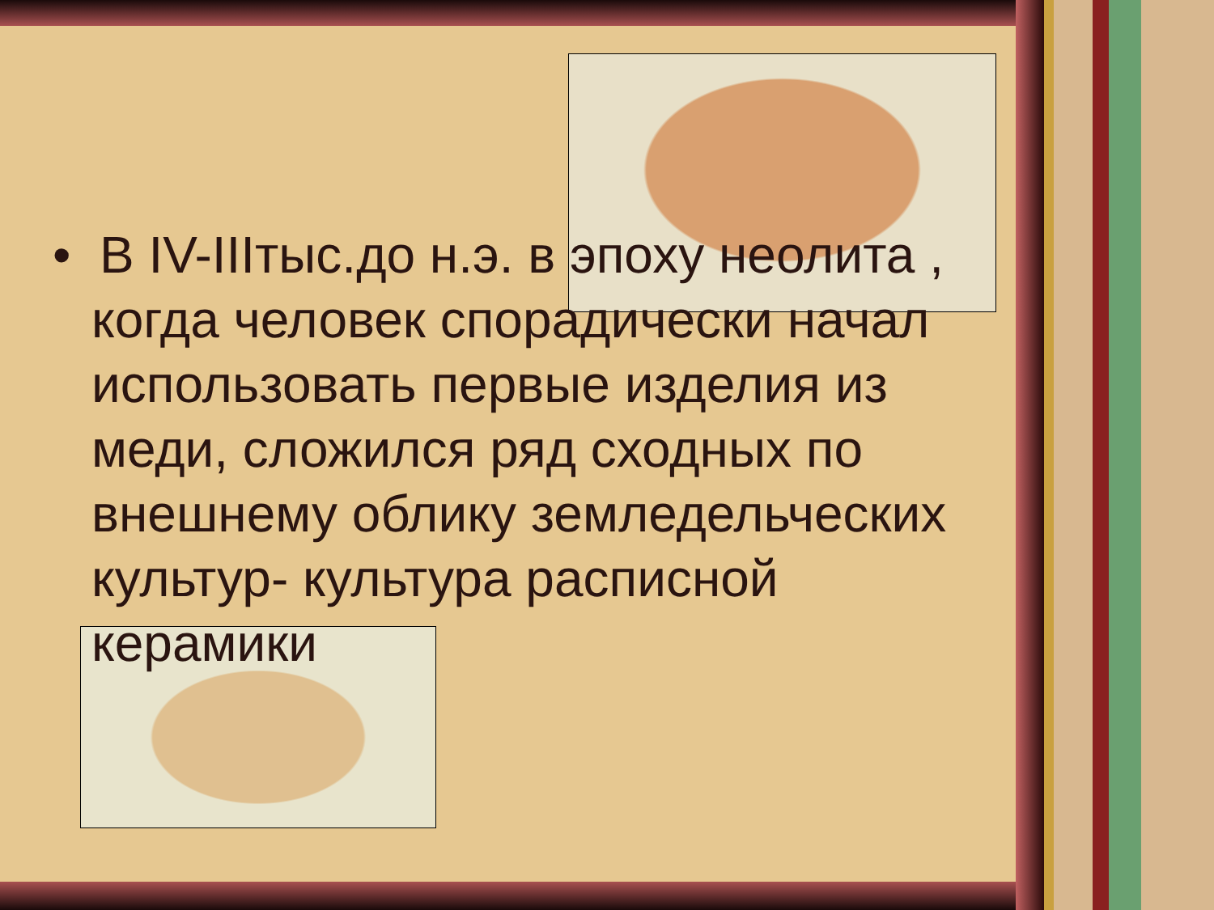• В IV-IIIтыс.до н.э. в эпоху неолита , когда человек спорадически начал использовать первые изделия из меди, сложился ряд сходных по внешнему облику земледельческих культур- культура расписной керамики